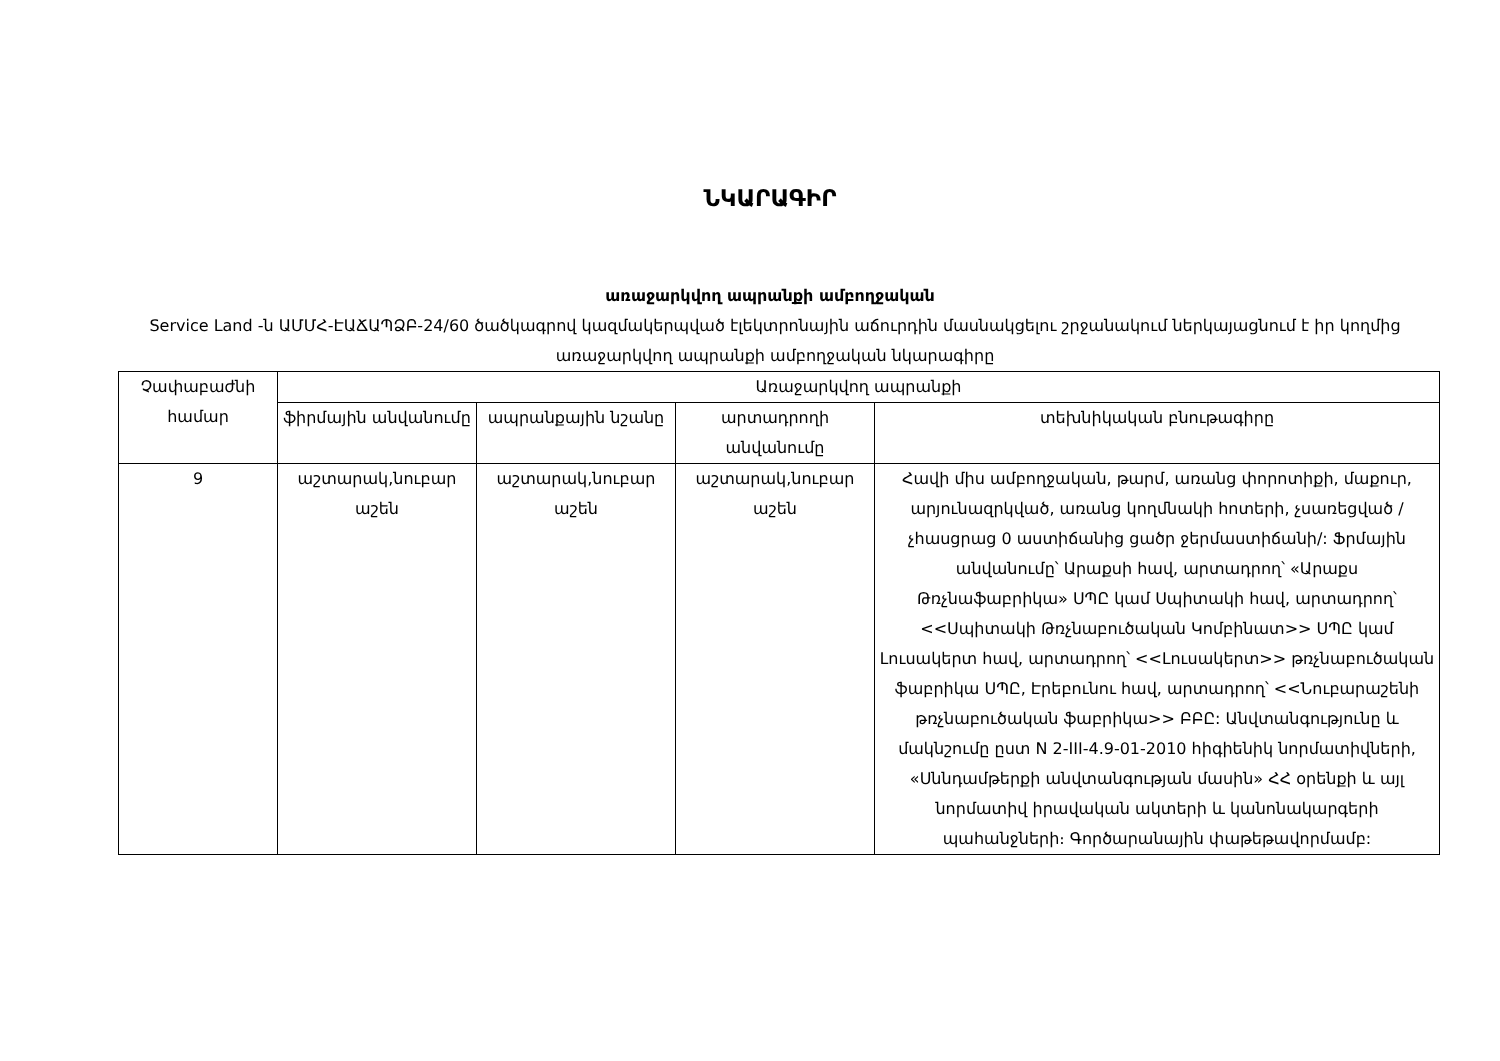ՆԿԱՐԱԳԻՐ
առաջարկվող ապրանքի ամբողջական
Service Land -ն ԱՄՄՀ-ԷԱՃԱՊՁԲ-24/60 ծածկագրով կազմակերպված էլեկտրոնային աճուրդին մասնակցելու շրջանակում ներկայացնում է իր կողմից առաջարկվող ապրանքի ամբողջական նկարագիրը
| Չափաբաժնի համար | Առաջարկվող ապրանքի | | | |
| --- | --- | --- | --- | --- |
| | ֆիրմային անվանումը | ապրանքային նշանը | արտադրողի անվանումը | տեխնիկական բնութագիրը |
| 9 | աշտարակ,նուբար աշեն | աշտարակ,նուբար աշեն | աշտարակ,նուբար աշեն | Հավի միս ամբողջական, թարմ, առանց փորոտիքի, մաքուր, արյունազրկված, առանց կողմնակի հոտերի, չսառեցված /չհասցրաց 0 աստիճանից ցածր ջերմաստիճանի/: Ֆրմային անվանումը՝ Արաքսի հավ, արտադրող՝ «Արաքս Թռչնաֆաբրիկա» ՍՊԸ կամ Սպիտակի հավ, արտադրող՝ <<Սպիտակի Թռչնաբուծական Կոմբինատ>> ՍՊԸ կամ Լուսակերտ հավ, արտադրող՝ <<Լուսակերտ>> թռչնաբուծական ֆաբրիկա ՍՊԸ, Էրեբունու հավ, արտադրող՝ <<Նուբարաշենի թռչնաբուծական ֆաբրիկա>> ԲԲԸ: Անվտանգությունը և մակնշումը ըստ N 2-III-4.9-01-2010 հիգիենիկ նորմատիվների, «Սննդամթերքի անվտանգության մասին» ՀՀ օրենքի և այլ նորմատիվ իրավական ակտերի և կանոնակարգերի պահանջների։ Գործարանային փաթեթավորմամբ: |